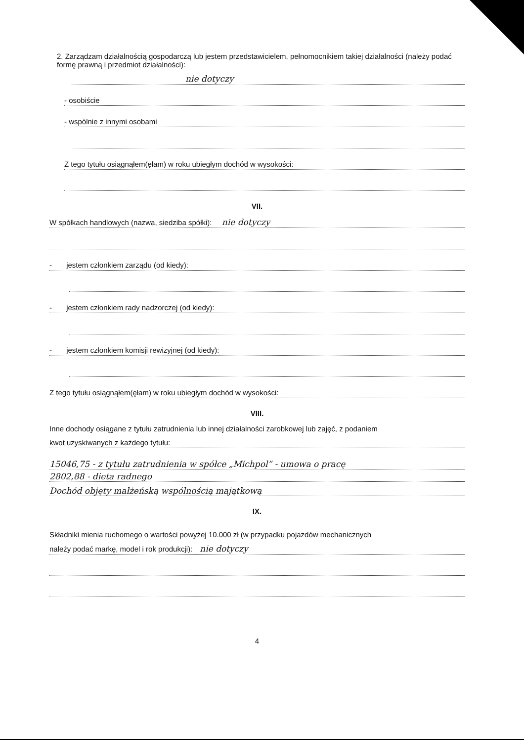2. Zarządzam działalnością gospodarczą lub jestem przedstawicielem, pełnomocnikiem takiej działalności (należy podać formę prawną i przedmiot działalności):
nie dotyczy
- osobiście
- wspólnie z innymi osobami
Z tego tytułu osiągnąłem(ęłam) w roku ubiegłym dochód w wysokości:
VII.
W spółkach handlowych (nazwa, siedziba spółki): nie dotyczy
- jestem członkiem zarządu (od kiedy):
- jestem członkiem rady nadzorczej (od kiedy):
- jestem członkiem komisji rewizyjnej (od kiedy):
Z tego tytułu osiągnąłem(ęłam) w roku ubiegłym dochód w wysokości:
VIII.
Inne dochody osiągane z tytułu zatrudnienia lub innej działalności zarobkowej lub zajęć, z podaniem
kwot uzyskiwanych z każdego tytułu:
15046,75 - z tytułu zatrudnienia w spółce „Michpol” - umowa o pracę
2802,88 - dieta radnego
Dochód objęty małżeńską wspólnością majątkową
IX.
Składniki mienia ruchomego o wartości powyżej 10.000 zł (w przypadku pojazdów mechanicznych
należy podać markę, model i rok produkcji): nie dotyczy
4